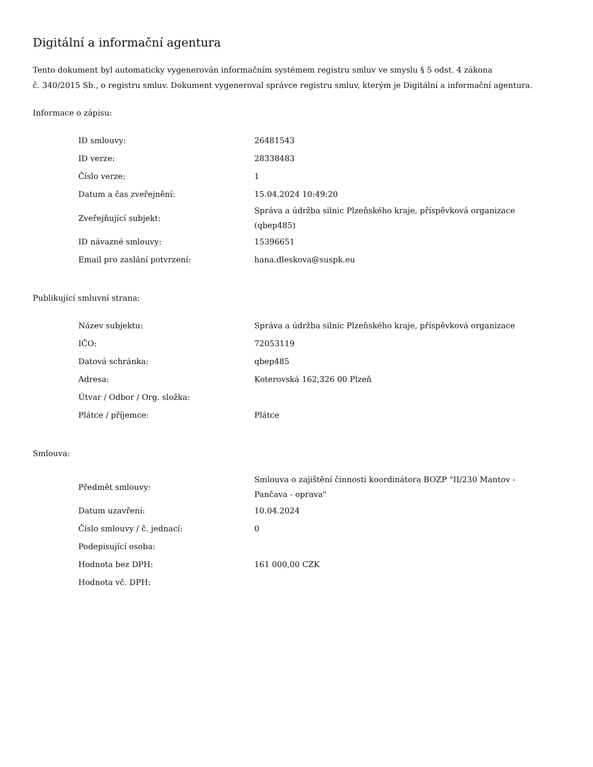Digitální a informační agentura
Tento dokument byl automaticky vygenerován informačním systémem registru smluv ve smyslu § 5 odst. 4 zákona
č. 340/2015 Sb., o registru smluv. Dokument vygeneroval správce registru smluv, kterým je Digitální a informační agentura.
Informace o zápisu:
| ID smlouvy: | 26481543 |
| ID verze: | 28338483 |
| Číslo verze: | 1 |
| Datum a čas zveřejnění: | 15.04.2024 10:49:20 |
| Zveřejňující subjekt: | Správa a údržba silnic Plzeňského kraje, příspěvková organizace (qbep485) |
| ID návazné smlouvy: | 15396651 |
| Email pro zaslání potvrzení: | hana.dleskova@suspk.eu |
Publikující smluvní strana:
| Název subjektu: | Správa a údržba silnic Plzeňského kraje, příspěvková organizace |
| IČO: | 72053119 |
| Datová schránka: | qbep485 |
| Adresa: | Koterovská 162,326 00 Plzeň |
| Útvar / Odbor / Org. složka: | |
| Plátce / příjemce: | Plátce |
Smlouva:
| Předmět smlouvy: | Smlouva o zajištění činnosti koordinátora BOZP "II/230 Mantov - Pančava - oprava" |
| Datum uzavření: | 10.04.2024 |
| Číslo smlouvy / č. jednací: | 0 |
| Podepisující osoba: | |
| Hodnota bez DPH: | 161 000,00 CZK |
| Hodnota vč. DPH: | |